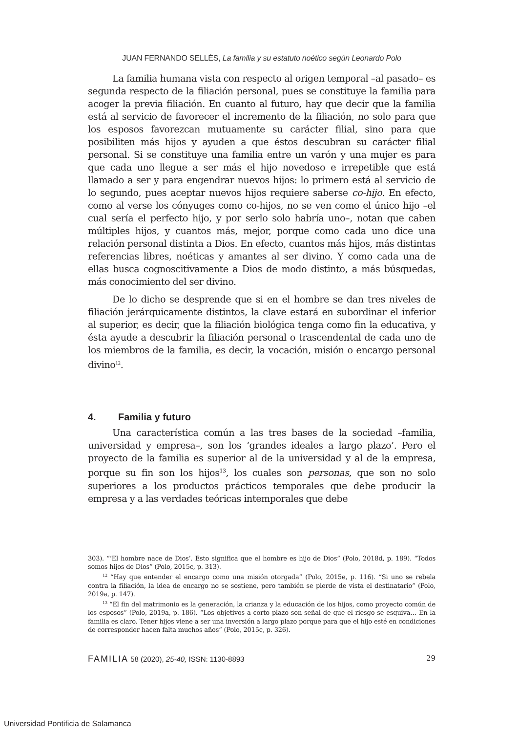JUAN FERNANDO SELLÉS, La familia y su estatuto noético según Leonardo Polo
La familia humana vista con respecto al origen temporal –al pasado– es segunda respecto de la filiación personal, pues se constituye la familia para acoger la previa filiación. En cuanto al futuro, hay que decir que la familia está al servicio de favorecer el incremento de la filiación, no solo para que los esposos favorezcan mutuamente su carácter filial, sino para que posibiliten más hijos y ayuden a que éstos descubran su carácter filial personal. Si se constituye una familia entre un varón y una mujer es para que cada uno llegue a ser más el hijo novedoso e irrepetible que está llamado a ser y para engendrar nuevos hijos: lo primero está al servicio de lo segundo, pues aceptar nuevos hijos requiere saberse co-hijo. En efecto, como al verse los cónyuges como co-hijos, no se ven como el único hijo –el cual sería el perfecto hijo, y por serlo solo habría uno–, notan que caben múltiples hijos, y cuantos más, mejor, porque como cada uno dice una relación personal distinta a Dios. En efecto, cuantos más hijos, más distintas referencias libres, noéticas y amantes al ser divino. Y como cada una de ellas busca cognoscitivamente a Dios de modo distinto, a más búsquedas, más conocimiento del ser divino.
De lo dicho se desprende que si en el hombre se dan tres niveles de filiación jerárquicamente distintos, la clave estará en subordinar el inferior al superior, es decir, que la filiación biológica tenga como fin la educativa, y ésta ayude a descubrir la filiación personal o trascendental de cada uno de los miembros de la familia, es decir, la vocación, misión o encargo personal divino<sup>12</sup>.
4. Familia y futuro
Una característica común a las tres bases de la sociedad –familia, universidad y empresa–, son los ‘grandes ideales a largo plazo’. Pero el proyecto de la familia es superior al de la universidad y al de la empresa, porque su fin son los hijos<sup>13</sup>, los cuales son personas, que son no solo superiores a los productos prácticos temporales que debe producir la empresa y a las verdades teóricas intemporales que debe
303). “‘El hombre nace de Dios’. Esto significa que el hombre es hijo de Dios” (Polo, 2018d, p. 189). “Todos somos hijos de Dios” (Polo, 2015c, p. 313).
<sup>12</sup> “Hay que entender el encargo como una misión otorgada” (Polo, 2015e, p. 116). “Si uno se rebela contra la filiación, la idea de encargo no se sostiene, pero también se pierde de vista el destinatario” (Polo, 2019a, p. 147).
<sup>13</sup> “El fin del matrimonio es la generación, la crianza y la educación de los hijos, como proyecto común de los esposos” (Polo, 2019a, p. 186). “Los objetivos a corto plazo son señal de que el riesgo se esquiva… En la familia es claro. Tener hijos viene a ser una inversión a largo plazo porque para que el hijo esté en condiciones de corresponder hacen falta muchos años” (Polo, 2015c, p. 326).
FAMILIA 58 (2020), 25-40, ISSN: 1130-8893 29
Universidad Pontificia de Salamanca